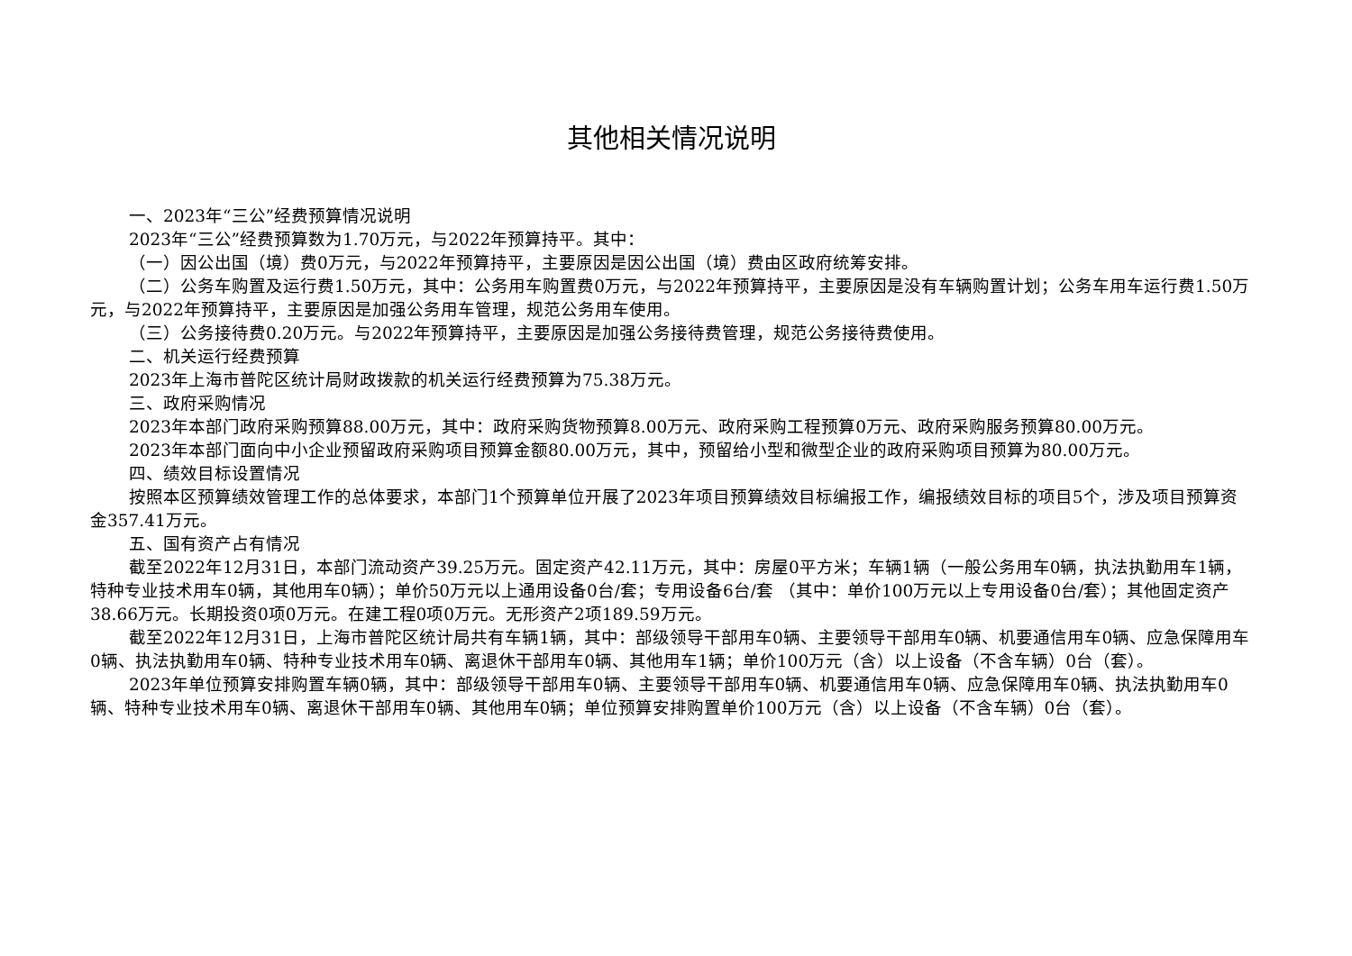其他相关情况说明
一、2023年“三公”经费预算情况说明
2023年“三公”经费预算数为1.70万元，与2022年预算持平。其中：
（一）因公出国（境）费0万元，与2022年预算持平，主要原因是因公出国（境）费由区政府统筹安排。
（二）公务车购置及运行费1.50万元，其中：公务用车购置费0万元，与2022年预算持平，主要原因是没有车辆购置计划；公务车用车运行费1.50万元，与2022年预算持平，主要原因是加强公务用车管理，规范公务用车使用。
（三）公务接待费0.20万元。与2022年预算持平，主要原因是加强公务接待费管理，规范公务接待费使用。
二、机关运行经费预算
2023年上海市普陀区统计局财政拨款的机关运行经费预算为75.38万元。
三、政府采购情况
2023年本部门政府采购预算88.00万元，其中：政府采购货物预算8.00万元、政府采购工程预算0万元、政府采购服务预算80.00万元。
2023年本部门面向中小企业预留政府采购项目预算金额80.00万元，其中，预留给小型和微型企业的政府采购项目预算为80.00万元。
四、绩效目标设置情况
按照本区预算绩效管理工作的总体要求，本部门1个预算单位开展了2023年项目预算绩效目标编报工作，编报绩效目标的项目5个，涉及项目预算资金357.41万元。
五、国有资产占有情况
截至2022年12月31日，本部门流动资产39.25万元。固定资产42.11万元，其中：房屋0平方米；车辆1辆（一般公务用车0辆，执法执勤用车1辆，特种专业技术用车0辆，其他用车0辆）；单价50万元以上通用设备0台/套；专用设备6台/套 （其中：单价100万元以上专用设备0台/套）；其他固定资产38.66万元。长期投资0项0万元。在建工程0项0万元。无形资产2项189.59万元。
截至2022年12月31日，上海市普陀区统计局共有车辆1辆，其中：部级领导干部用车0辆、主要领导干部用车0辆、机要通信用车0辆、应急保障用车0辆、执法执勤用车0辆、特种专业技术用车0辆、离退休干部用车0辆、其他用车1辆；单价100万元（含）以上设备（不含车辆）0台（套）。
2023年单位预算安排购置车辆0辆，其中：部级领导干部用车0辆、主要领导干部用车0辆、机要通信用车0辆、应急保障用车0辆、执法执勤用车0辆、特种专业技术用车0辆、离退休干部用车0辆、其他用车0辆；单位预算安排购置单价100万元（含）以上设备（不含车辆）0台（套）。